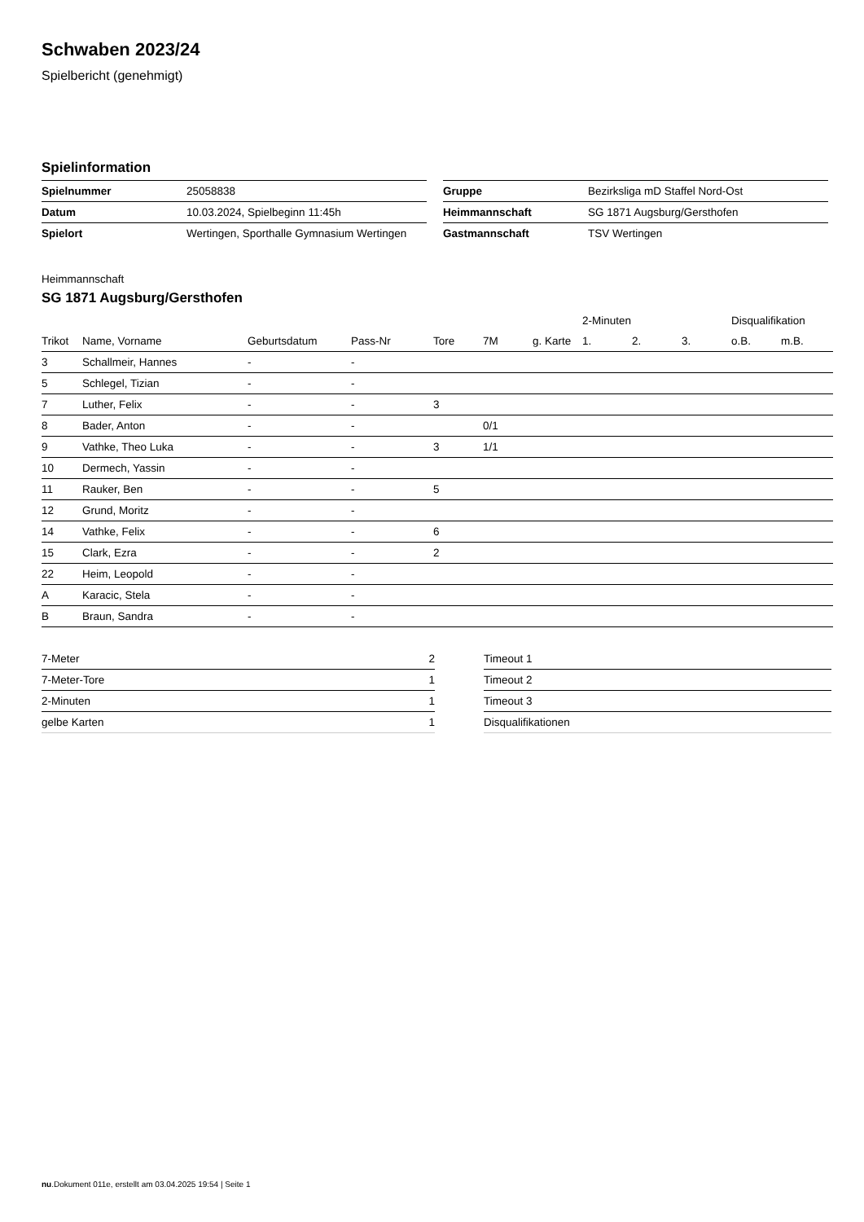Schwaben 2023/24
Spielbericht (genehmigt)
Spielinformation
| Spielnummer | 25058838 |
| Datum | 10.03.2024, Spielbeginn 11:45h |
| Spielort | Wertingen, Sporthalle Gymnasium Wertingen |
| Gruppe | Bezirksliga mD Staffel Nord-Ost |
| Heimmannschaft | SG 1871 Augsburg/Gersthofen |
| Gastmannschaft | TSV Wertingen |
Heimmannschaft
SG 1871 Augsburg/Gersthofen
| | | | | | | | 2-Minuten | | | Disqualifikation | |
| --- | --- | --- | --- | --- | --- | --- | --- | --- | --- | --- | --- |
| Trikot | Name, Vorname | Geburtsdatum | Pass-Nr | Tore | 7M | g. Karte | 1. | 2. | 3. | o.B. | m.B. |
| 3 | Schallmeir, Hannes | - | - | | | | | | | | |
| 5 | Schlegel, Tizian | - | - | | | | | | | | |
| 7 | Luther, Felix | - | - | 3 | | | | | | | |
| 8 | Bader, Anton | - | - | | 0/1 | | | | | | |
| 9 | Vathke, Theo Luka | - | - | 3 | 1/1 | | | | | | |
| 10 | Dermech, Yassin | - | - | | | | | | | | |
| 11 | Rauker, Ben | - | - | 5 | | | | | | | |
| 12 | Grund, Moritz | - | - | | | | | | | | |
| 14 | Vathke, Felix | - | - | 6 | | | | | | | |
| 15 | Clark, Ezra | - | - | 2 | | | | | | | |
| 22 | Heim, Leopold | - | - | | | | | | | | |
| A | Karacic, Stela | - | - | | | | | | | | |
| B | Braun, Sandra | - | - | | | | | | | | |
| 7-Meter | 2 |
| 7-Meter-Tore | 1 |
| 2-Minuten | 1 |
| gelbe Karten | 1 |
| Timeout 1 |
| Timeout 2 |
| Timeout 3 |
| Disqualifikationen |
nu.Dokument 011e, erstellt am 03.04.2025 19:54 | Seite 1